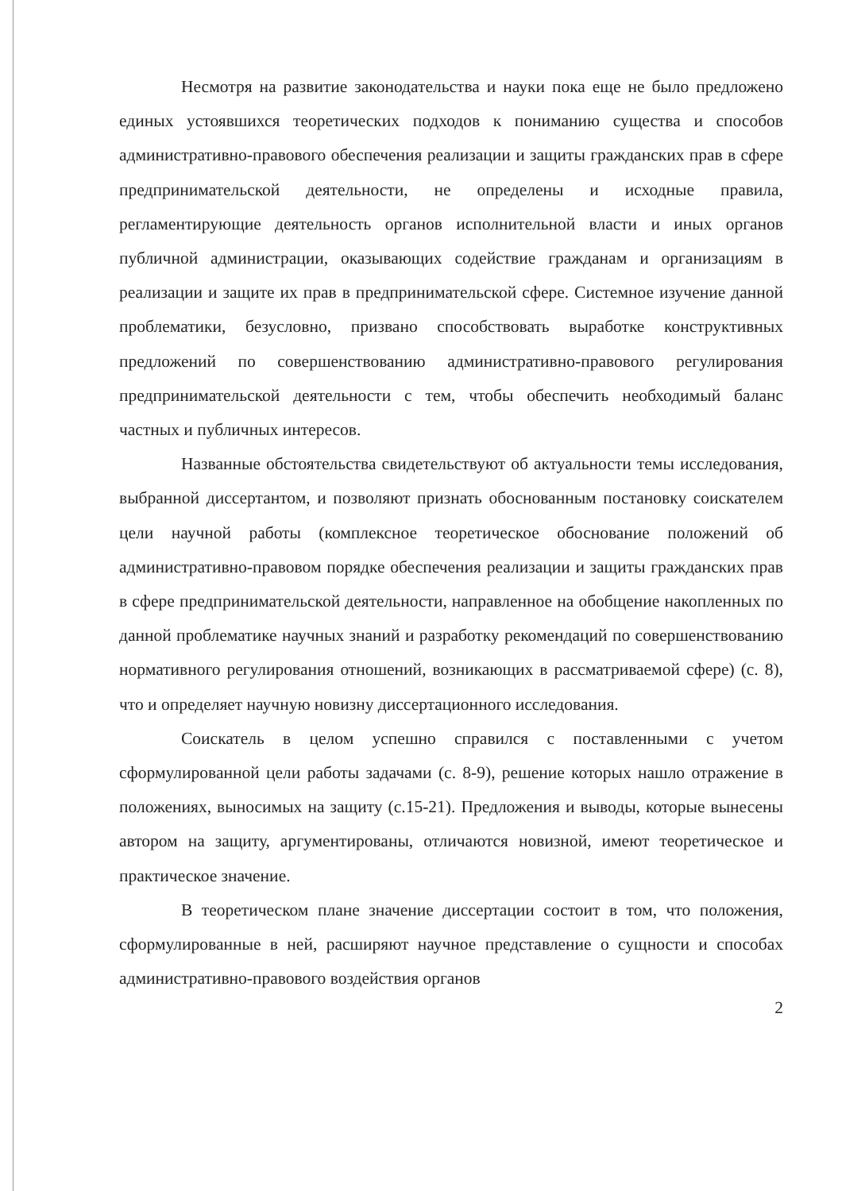Несмотря на развитие законодательства и науки пока еще не было предложено единых устоявшихся теоретических подходов к пониманию существа и способов административно-правового обеспечения реализации и защиты гражданских прав в сфере предпринимательской деятельности, не определены и исходные правила, регламентирующие деятельность органов исполнительной власти и иных органов публичной администрации, оказывающих содействие гражданам и организациям в реализации и защите их прав в предпринимательской сфере. Системное изучение данной проблематики, безусловно, призвано способствовать выработке конструктивных предложений по совершенствованию административно-правового регулирования предпринимательской деятельности с тем, чтобы обеспечить необходимый баланс частных и публичных интересов.
Названные обстоятельства свидетельствуют об актуальности темы исследования, выбранной диссертантом, и позволяют признать обоснованным постановку соискателем цели научной работы (комплексное теоретическое обоснование положений об административно-правовом порядке обеспечения реализации и защиты гражданских прав в сфере предпринимательской деятельности, направленное на обобщение накопленных по данной проблематике научных знаний и разработку рекомендаций по совершенствованию нормативного регулирования отношений, возникающих в рассматриваемой сфере) (с. 8), что и определяет научную новизну диссертационного исследования.
Соискатель в целом успешно справился с поставленными с учетом сформулированной цели работы задачами (с. 8-9), решение которых нашло отражение в положениях, выносимых на защиту (с.15-21). Предложения и выводы, которые вынесены автором на защиту, аргументированы, отличаются новизной, имеют теоретическое и практическое значение.
В теоретическом плане значение диссертации состоит в том, что положения, сформулированные в ней, расширяют научное представление о сущности и способах административно-правового воздействия органов
2